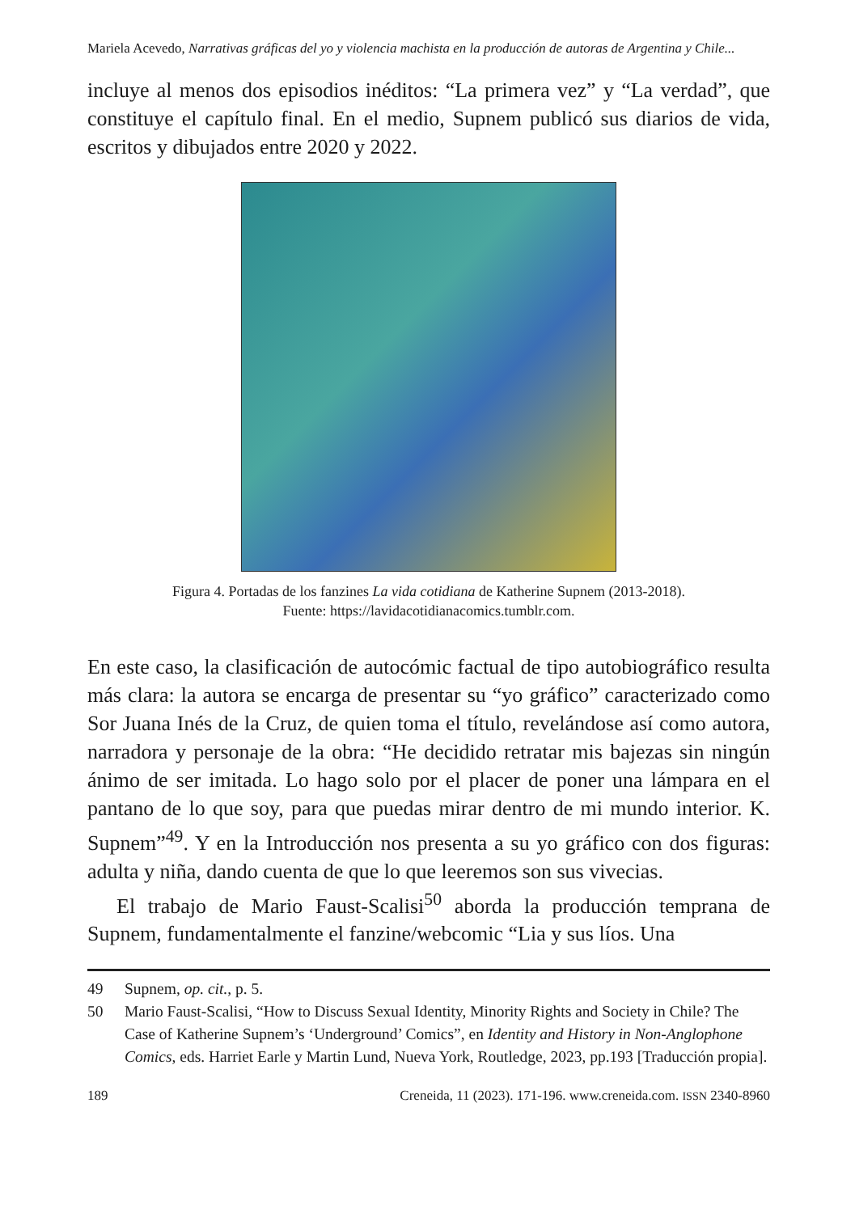Mariela Acevedo, Narrativas gráficas del yo y violencia machista en la producción de autoras de Argentina y Chile...
incluye al menos dos episodios inéditos: “La primera vez” y “La verdad”, que constituye el capítulo final. En el medio, Supnem publicó sus diarios de vida, escritos y dibujados entre 2020 y 2022.
Figura 4. Portadas de los fanzines La vida cotidiana de Katherine Supnem (2013-2018).
Fuente: https://lavidacotidianacomics.tumblr.com.
En este caso, la clasificación de autocómic factual de tipo autobiográfico resulta más clara: la autora se encarga de presentar su “yo gráfico” carac­terizado como Sor Juana Inés de la Cruz, de quien toma el título, reve­lándose así como autora, narradora y personaje de la obra: “He decidido retratar mis bajezas sin ningún ánimo de ser imitada. Lo hago solo por el placer de poner una lámpara en el pantano de lo que soy, para que puedas mirar dentro de mi mundo interior. K. Supnem”<sup>49</sup>. Y en la Introducción nos presenta a su yo gráfico con dos figuras: adulta y niña, dando cuenta de que lo que leeremos son sus vivecias.
El trabajo de Mario Faust-Scalisi<sup>50</sup> aborda la producción temprana de Supnem, fundamentalmente el fanzine/webcomic “Lia y sus líos. Una
49 Supnem, op. cit., p. 5.
50 Mario Faust-Scalisi, “How to Discuss Sexual Identity, Minority Rights and Society in Chile? The Case of Katherine Supnem’s ‘Underground’ Comics”, en Identity and History in Non-Anglophone Comics, eds. Harriet Earle y Martin Lund, Nueva York, Routledge, 2023, pp.193 [Traducción propia].
189 Creneida, 11 (2023). 171-196. www.creneida.com. ISSN 2340-8960